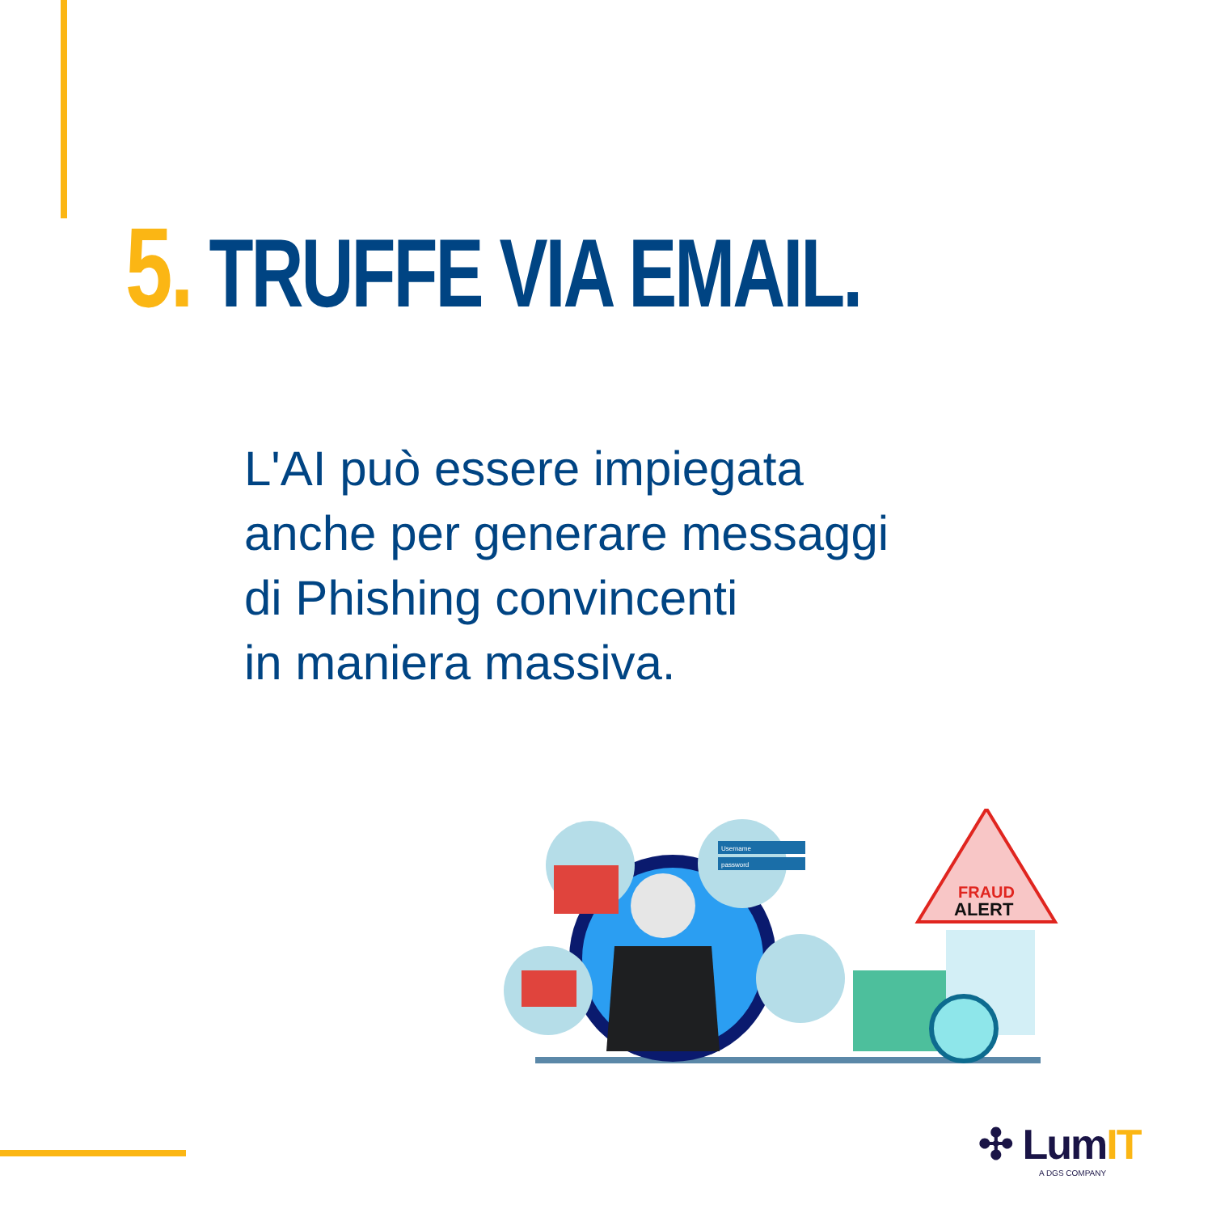5. TRUFFE VIA EMAIL.
L'AI può essere impiegata
anche per generare messaggi
di Phishing convincenti
in maniera massiva.
Username
password
FRAUD
ALERT
✣ LumIT
A DGS COMPANY